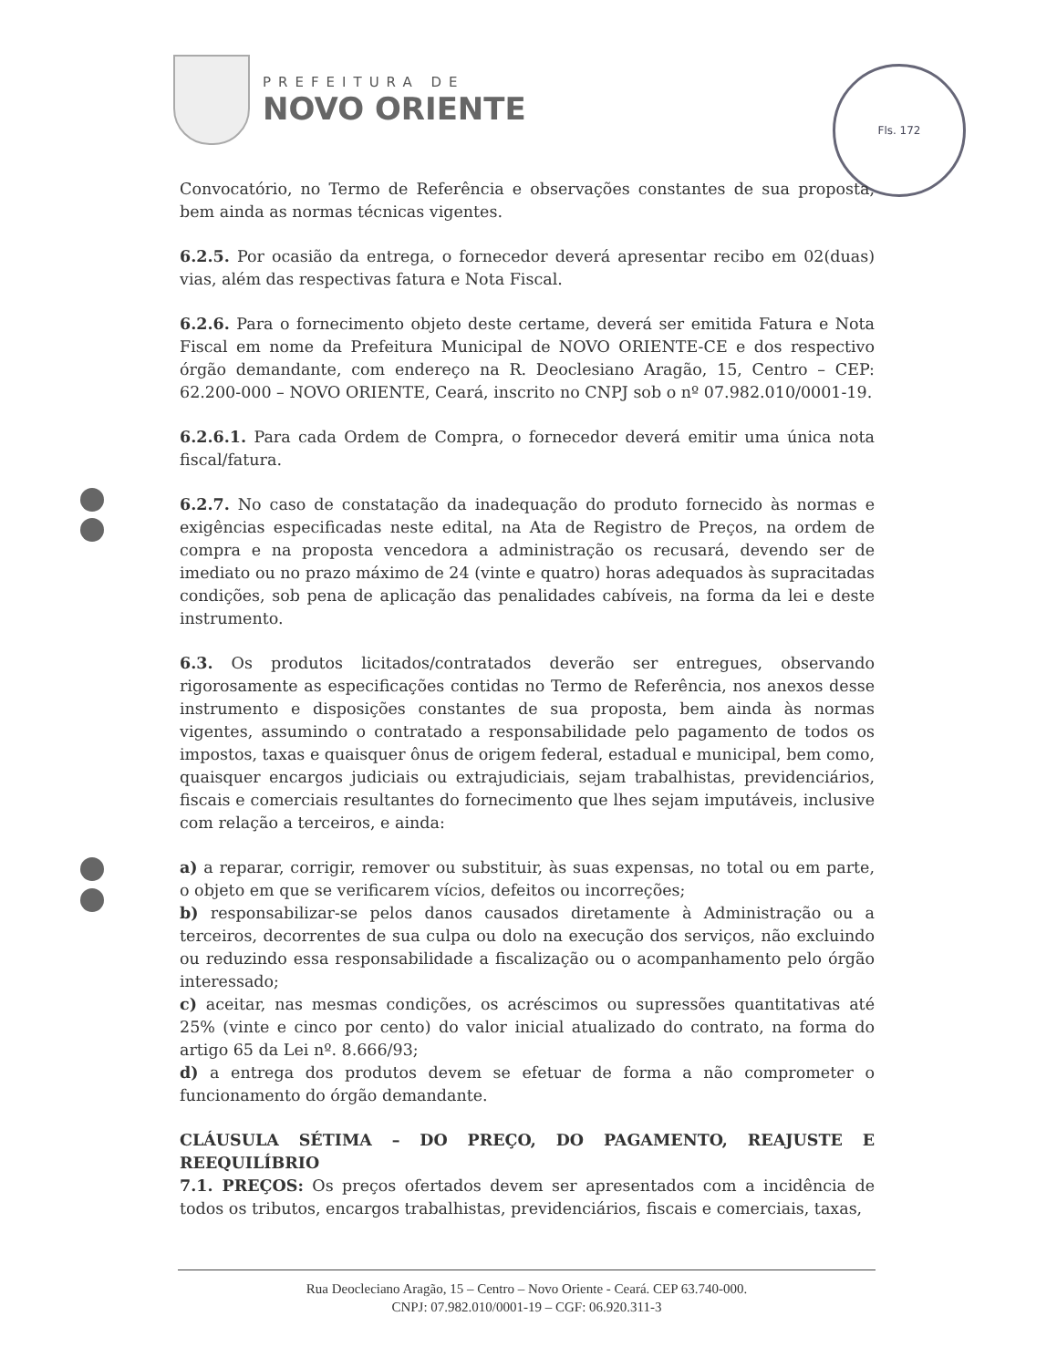PREFEITURA DE
NOVO ORIENTE
Fls. 172
Convocatório, no Termo de Referência e observações constantes de sua proposta, bem ainda as normas técnicas vigentes.
6.2.5. Por ocasião da entrega, o fornecedor deverá apresentar recibo em 02(duas) vias, além das respectivas fatura e Nota Fiscal.
6.2.6. Para o fornecimento objeto deste certame, deverá ser emitida Fatura e Nota Fiscal em nome da Prefeitura Municipal de NOVO ORIENTE-CE e dos respectivo órgão demandante, com endereço na R. Deoclesiano Aragão, 15, Centro – CEP: 62.200-000 – NOVO ORIENTE, Ceará, inscrito no CNPJ sob o nº 07.982.010/0001-19.
6.2.6.1. Para cada Ordem de Compra, o fornecedor deverá emitir uma única nota fiscal/fatura.
6.2.7. No caso de constatação da inadequação do produto fornecido às normas e exigências especificadas neste edital, na Ata de Registro de Preços, na ordem de compra e na proposta vencedora a administração os recusará, devendo ser de imediato ou no prazo máximo de 24 (vinte e quatro) horas adequados às supracitadas condições, sob pena de aplicação das penalidades cabíveis, na forma da lei e deste instrumento.
6.3. Os produtos licitados/contratados deverão ser entregues, observando rigorosamente as especificações contidas no Termo de Referência, nos anexos desse instrumento e disposições constantes de sua proposta, bem ainda às normas vigentes, assumindo o contratado a responsabilidade pelo pagamento de todos os impostos, taxas e quaisquer ônus de origem federal, estadual e municipal, bem como, quaisquer encargos judiciais ou extrajudiciais, sejam trabalhistas, previdenciários, fiscais e comerciais resultantes do fornecimento que lhes sejam imputáveis, inclusive com relação a terceiros, e ainda:
a) a reparar, corrigir, remover ou substituir, às suas expensas, no total ou em parte, o objeto em que se verificarem vícios, defeitos ou incorreções;
b) responsabilizar-se pelos danos causados diretamente à Administração ou a terceiros, decorrentes de sua culpa ou dolo na execução dos serviços, não excluindo ou reduzindo essa responsabilidade a fiscalização ou o acompanhamento pelo órgão interessado;
c) aceitar, nas mesmas condições, os acréscimos ou supressões quantitativas até 25% (vinte e cinco por cento) do valor inicial atualizado do contrato, na forma do artigo 65 da Lei nº. 8.666/93;
d) a entrega dos produtos devem se efetuar de forma a não comprometer o funcionamento do órgão demandante.
CLÁUSULA SÉTIMA – DO PREÇO, DO PAGAMENTO, REAJUSTE E REEQUILÍBRIO
7.1. PREÇOS: Os preços ofertados devem ser apresentados com a incidência de todos os tributos, encargos trabalhistas, previdenciários, fiscais e comerciais, taxas,
Rua Deocleciano Aragão, 15 – Centro – Novo Oriente - Ceará. CEP 63.740-000.
CNPJ: 07.982.010/0001-19 – CGF: 06.920.311-3